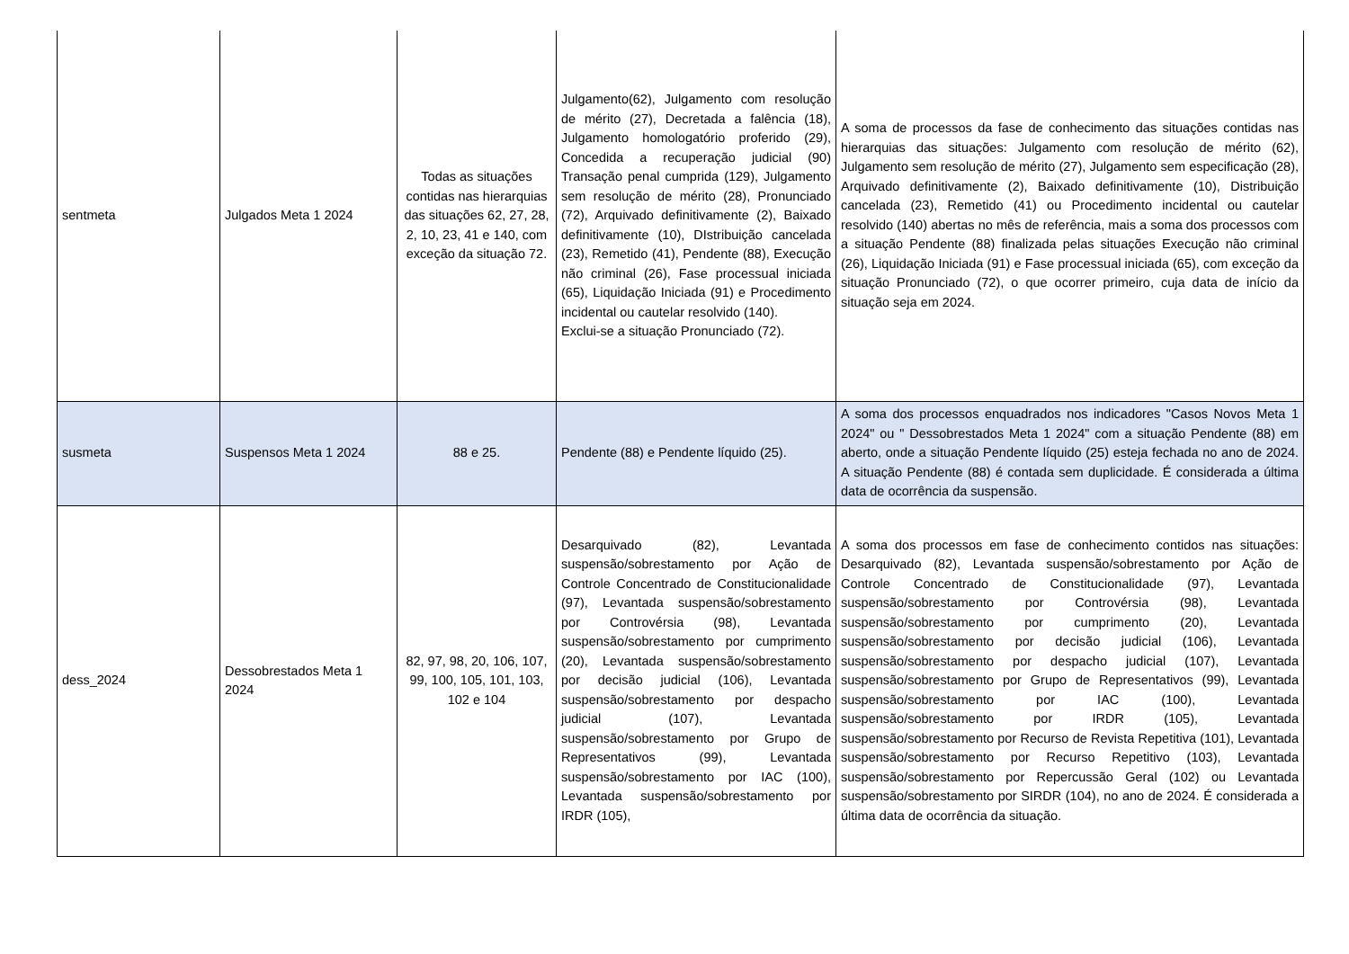| sentmeta | Julgados Meta 1 2024 | Todas as situações contidas nas hierarquias das situações 62, 27, 28, 2, 10, 23, 41 e 140, com exceção da situação 72. | Julgamento(62), Julgamento com resolução de mérito (27), Decretada a falência (18), Julgamento homologatório proferido (29), Concedida a recuperação judicial (90) Transação penal cumprida (129), Julgamento sem resolução de mérito (28), Pronunciado (72), Arquivado definitivamente (2), Baixado definitivamente (10), DIstribuição cancelada (23), Remetido (41), Pendente (88), Execução não criminal (26), Fase processual iniciada (65), Liquidação Iniciada (91) e Procedimento incidental ou cautelar resolvido (140). Exclui-se a situação Pronunciado (72). | A soma de processos da fase de conhecimento das situações contidas nas hierarquias das situações: Julgamento com resolução de mérito (62), Julgamento sem resolução de mérito (27), Julgamento sem especificação (28), Arquivado definitivamente (2), Baixado definitivamente (10), Distribuição cancelada (23), Remetido (41) ou Procedimento incidental ou cautelar resolvido (140) abertas no mês de referência, mais a soma dos processos com a situação Pendente (88) finalizada pelas situações Execução não criminal (26), Liquidação Iniciada (91) e Fase processual iniciada (65), com exceção da situação Pronunciado (72), o que ocorrer primeiro, cuja data de início da situação seja em 2024. |
| susmeta | Suspensos Meta 1 2024 | 88 e 25. | Pendente (88) e Pendente líquido (25). | A soma dos processos enquadrados nos indicadores "Casos Novos Meta 1 2024" ou " Dessobrestados Meta 1 2024" com a situação Pendente (88) em aberto, onde a situação Pendente líquido (25) esteja fechada no ano de 2024. A situação Pendente (88) é contada sem duplicidade. É considerada a última data de ocorrência da suspensão. |
| dess_2024 | Dessobrestados Meta 1 2024 | 82, 97, 98, 20, 106, 107, 99, 100, 105, 101, 103, 102 e 104 | Desarquivado (82), Levantada suspensão/sobrestamento por Ação de Controle Concentrado de Constitucionalidade (97), Levantada suspensão/sobrestamento por Controvérsia (98), Levantada suspensão/sobrestamento por cumprimento (20), Levantada suspensão/sobrestamento por decisão judicial (106), Levantada suspensão/sobrestamento por despacho judicial (107), Levantada suspensão/sobrestamento por Grupo de Representativos (99), Levantada suspensão/sobrestamento por IAC (100), Levantada suspensão/sobrestamento por IRDR (105), | A soma dos processos em fase de conhecimento contidos nas situações: Desarquivado (82), Levantada suspensão/sobrestamento por Ação de Controle Concentrado de Constitucionalidade (97), Levantada suspensão/sobrestamento por Controvérsia (98), Levantada suspensão/sobrestamento por cumprimento (20), Levantada suspensão/sobrestamento por decisão judicial (106), Levantada suspensão/sobrestamento por despacho judicial (107), Levantada suspensão/sobrestamento por Grupo de Representativos (99), Levantada suspensão/sobrestamento por IAC (100), Levantada suspensão/sobrestamento por IRDR (105), Levantada suspensão/sobrestamento por Recurso de Revista Repetitiva (101), Levantada suspensão/sobrestamento por Recurso Repetitivo (103), Levantada suspensão/sobrestamento por Repercussão Geral (102) ou Levantada suspensão/sobrestamento por SIRDR (104), no ano de 2024. É considerada a última data de ocorrência da situação. |